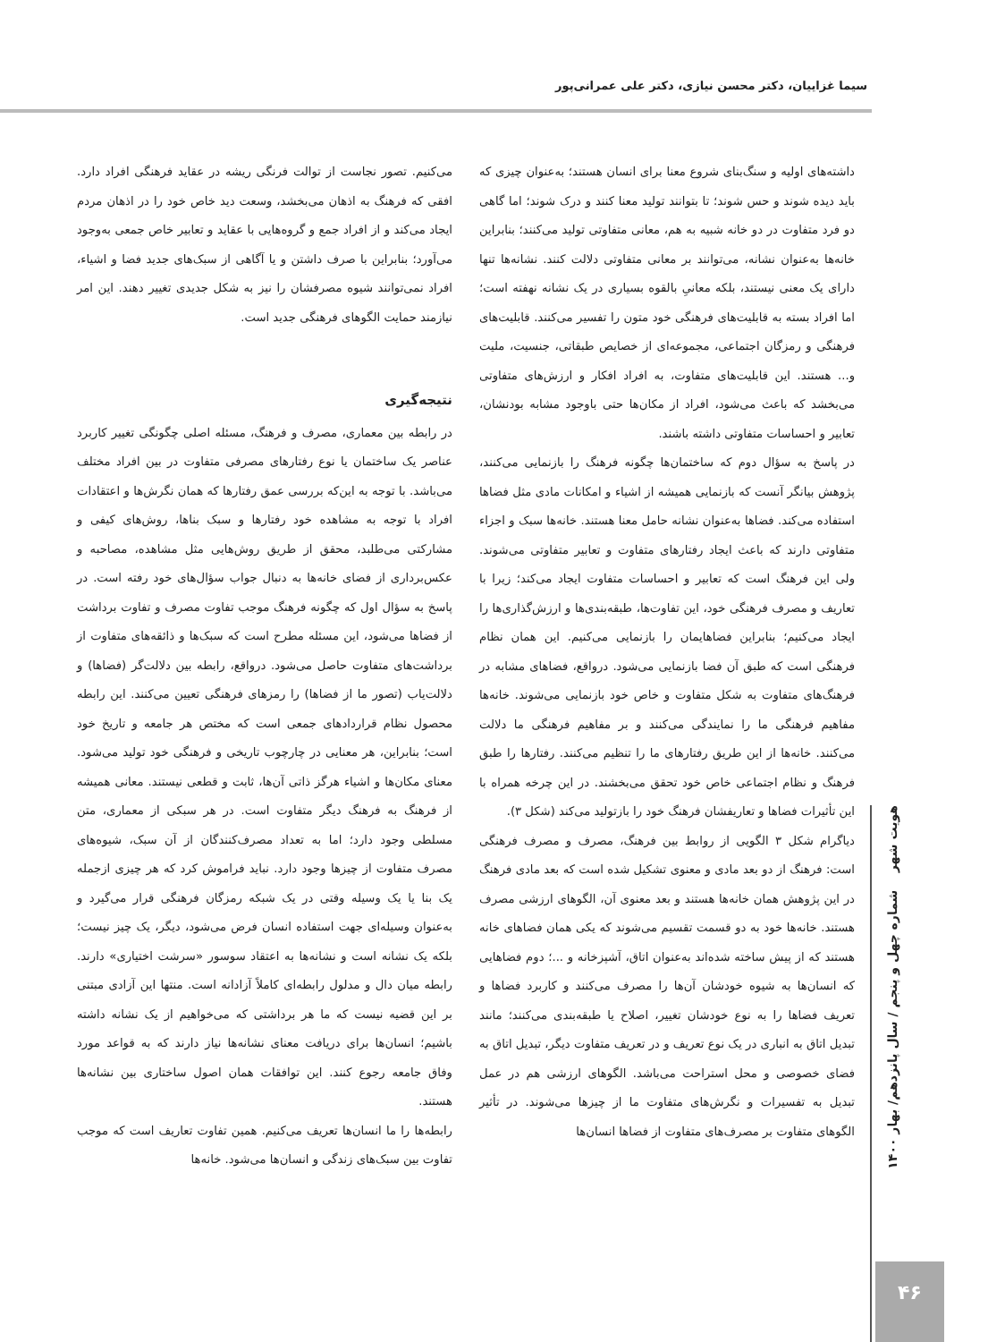سیما غزاییان، دکتر محسن نیازی، دکتر علی عمرانی‌پور
می‌کنیم. تصور نجاست از توالت فرنگی ریشه در عقاید فرهنگی افراد دارد. افقی که فرهنگ به اذهان می‌بخشد، وسعت دید خاص خود را در اذهان مردم ایجاد می‌کند و از افراد جمع و گروه‌هایی با عقاید و تعابیر خاص جمعی به‌وجود می‌آورد؛ بنابراین با صرف داشتن و یا آگاهی از سبک‌های جدید فضا و اشیاء، افراد نمی‌توانند شیوه مصرفشان را نیز به شکل جدیدی تغییر دهند. این امر نیازمند حمایت الگوهای فرهنگی جدید است.
نتیجه‌گیری
در رابطه بین معماری، مصرف و فرهنگ، مسئله اصلی چگونگی تغییر کاربرد عناصر یک ساختمان یا نوع رفتارهای مصرفی متفاوت در بین افراد مختلف می‌باشد. با توجه به این‌که بررسی عمق رفتارها که همان نگرش‌ها و اعتقادات افراد با توجه به مشاهده خود رفتارها و سبک بناها، روش‌های کیفی و مشارکتی می‌طلبد، محقق از طریق روش‌هایی مثل مشاهده، مصاحبه و عکس‌برداری از فضای خانه‌ها به دنبال جواب سؤال‌های خود رفته است. در پاسخ به سؤال اول که چگونه فرهنگ موجب تفاوت مصرف و تفاوت برداشت از فضاها می‌شود، این مسئله مطرح است که سبک‌ها و ذائقه‌های متفاوت از برداشت‌های متفاوت حاصل می‌شود. درواقع، رابطه بین دلالت‌گر (فضاها) و دلالت‌یاب (تصور ما از فضاها) را رمزهای فرهنگی تعیین می‌کنند. این رابطه محصول نظام قراردادهای جمعی است که مختص هر جامعه و تاریخ خود است؛ بنابراین، هر معنایی در چارچوب تاریخی و فرهنگی خود تولید می‌شود. معنای مکان‌ها و اشیاء هرگز ذاتی آن‌ها، ثابت و قطعی نیستند. معانی همیشه از فرهنگ به فرهنگ دیگر متفاوت است. در هر سبکی از معماری، متن مسلطی وجود دارد؛ اما به تعداد مصرف‌کنندگان از آن سبک، شیوه‌های مصرف متفاوت از چیزها وجود دارد. نباید فراموش کرد که هر چیزی ازجمله یک بنا یا یک وسیله وقتی در یک شبکه رمزگان فرهنگی قرار می‌گیرد و به‌عنوان وسیله‌ای جهت استفاده انسان فرض می‌شود، دیگر، یک چیز نیست؛ بلکه یک نشانه است و نشانه‌ها به اعتقاد سوسور «سرشت اختیاری» دارند. رابطه میان دال و مدلول رابطه‌ای کاملاً آزادانه است. منتها این آزادی مبتنی بر این قضیه نیست که ما هر برداشتی که می‌خواهیم از یک نشانه داشته باشیم؛ انسان‌ها برای دریافت معنای نشانه‌ها نیاز دارند که به قواعد مورد وفاق جامعه رجوع کنند. این توافقات همان اصول ساختاری بین نشانه‌ها هستند.
رابطه‌ها را ما انسان‌ها تعریف می‌کنیم. همین تفاوت تعاریف است که موجب تفاوت بین سبک‌های زندگی و انسان‌ها می‌شود. خانه‌ها
داشته‌های اولیه و سنگ‌بنای شروع معنا برای انسان هستند؛ به‌عنوان چیزی که باید دیده شوند و حس شوند؛ تا بتوانند تولید معنا کنند و درک شوند؛ اما گاهی دو فرد متفاوت در دو خانه شبیه به هم، معانی متفاوتی تولید می‌کنند؛ بنابراین خانه‌ها به‌عنوان نشانه، می‌توانند بر معانی متفاوتی دلالت کنند. نشانه‌ها تنها دارای یک معنی نیستند، بلکه معانیِ بالقوه بسیاری در یک نشانه نهفته است؛ اما افراد بسته به قابلیت‌های فرهنگی خود متون را تفسیر می‌کنند. قابلیت‌های فرهنگی و رمزگان اجتماعی، مجموعه‌ای از خصایص طبقاتی، جنسیت، ملیت و... هستند. این قابلیت‌های متفاوت، به افراد افکار و ارزش‌های متفاوتی می‌بخشد که باعث می‌شود، افراد از مکان‌ها حتی باوجود مشابه بودنشان، تعابیر و احساسات متفاوتی داشته باشند.
در پاسخ به سؤال دوم که ساختمان‌ها چگونه فرهنگ را بازنمایی می‌کنند، پژوهش بیانگر آنست که بازنمایی همیشه از اشیاء و امکانات مادی مثل فضاها استفاده می‌کند. فضاها به‌عنوان نشانه حامل معنا هستند. خانه‌ها سبک و اجزاء متفاوتی دارند که باعث ایجاد رفتارهای متفاوت و تعابیر متفاوتی می‌شوند. ولی این فرهنگ است که تعابیر و احساسات متفاوت ایجاد می‌کند؛ زیرا با تعاریف و مصرف فرهنگی خود، این تفاوت‌ها، طبقه‌بندی‌ها و ارزش‌گذاری‌ها را ایجاد می‌کنیم؛ بنابراین فضاهایمان را بازنمایی می‌کنیم. این همان نظام فرهنگی است که طبق آن فضا بازنمایی می‌شود. درواقع، فضاهای مشابه در فرهنگ‌های متفاوت به شکل متفاوت و خاص خود بازنمایی می‌شوند. خانه‌ها مفاهیم فرهنگی ما را نمایندگی می‌کنند و بر مفاهیم فرهنگی ما دلالت می‌کنند. خانه‌ها از این طریق رفتارهای ما را تنظیم می‌کنند. رفتارها را طبق فرهنگ و نظام اجتماعی خاص خود تحقق می‌بخشند. در این چرخه همراه با این تأثیرات فضاها و تعاریفشان فرهنگ خود را بازتولید می‌کند (شکل ۳).
دیاگرام شکل ۳ الگویی از روابط بین فرهنگ، مصرف و مصرف فرهنگی است: فرهنگ از دو بعد مادی و معنوی تشکیل شده است که بعد مادی فرهنگ در این پژوهش همان خانه‌ها هستند و بعد معنوی آن، الگوهای ارزشی مصرف هستند. خانه‌ها خود به دو قسمت تقسیم می‌شوند که یکی همان فضاهای خانه هستند که از پیش ساخته شده‌اند به‌عنوان اتاق، آشپزخانه و ...؛ دوم فضاهایی که انسان‌ها به شیوه خودشان آن‌ها را مصرف می‌کنند و کاربرد فضاها و تعریف فضاها را به نوع خودشان تغییر، اصلاح یا طبقه‌بندی می‌کنند؛ مانند تبدیل اتاق به انباری در یک نوع تعریف و در تعریف متفاوت دیگر، تبدیل اتاق به فضای خصوصی و محل استراحت می‌باشد. الگوهای ارزشی هم در عمل تبدیل به تفسیرات و نگرش‌های متفاوت ما از چیزها می‌شوند. در تأثیر الگوهای متفاوت بر مصرف‌های متفاوت از فضاها انسان‌ها
هویت شهر شماره چهل و پنجم / سال پانزدهم/ بهار ۱۴۰۰
۴۶